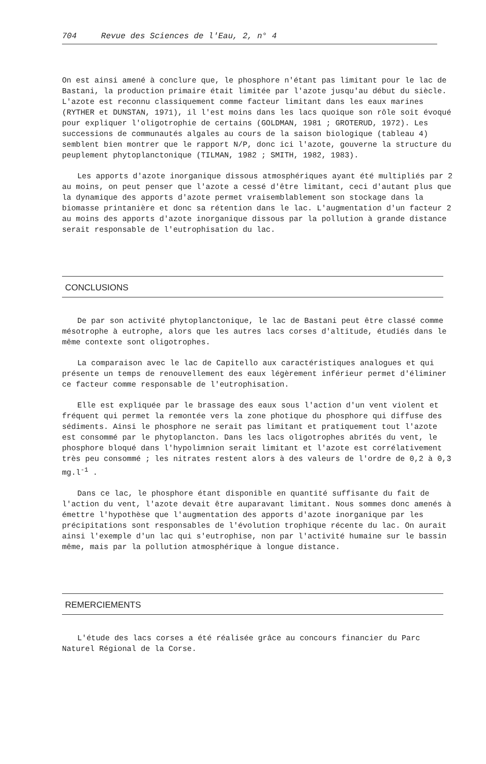704 Revue des Sciences de l'Eau, 2, n° 4
On est ainsi amené à conclure que, le phosphore n'étant pas limitant pour le lac de Bastani, la production primaire était limitée par l'azote jusqu'au début du siècle. L'azote est reconnu classiquement comme facteur limitant dans les eaux marines (RYTHER et DUNSTAN, 1971), il l'est moins dans les lacs quoique son rôle soit évoqué pour expliquer l'oligotrophie de certains (GOLDMAN, 1981 ; GROTERUD, 1972). Les successions de communautés algales au cours de la saison biologique (tableau 4) semblent bien montrer que le rapport N/P, donc ici l'azote, gouverne la structure du peuplement phytoplanctonique (TILMAN, 1982 ; SMITH, 1982, 1983).
Les apports d'azote inorganique dissous atmosphériques ayant été multipliés par 2 au moins, on peut penser que l'azote a cessé d'être limitant, ceci d'autant plus que la dynamique des apports d'azote permet vraisemblablement son stockage dans la biomasse printanière et donc sa rétention dans le lac. L'augmentation d'un facteur 2 au moins des apports d'azote inorganique dissous par la pollution à grande distance serait responsable de l'eutrophisation du lac.
CONCLUSIONS
De par son activité phytoplanctonique, le lac de Bastani peut être classé comme mésotrophe à eutrophe, alors que les autres lacs corses d'altitude, étudiés dans le même contexte sont oligotrophes.
La comparaison avec le lac de Capitello aux caractéristiques analogues et qui présente un temps de renouvellement des eaux légèrement inférieur permet d'éliminer ce facteur comme responsable de l'eutrophisation.
Elle est expliquée par le brassage des eaux sous l'action d'un vent violent et fréquent qui permet la remontée vers la zone photique du phosphore qui diffuse des sédiments. Ainsi le phosphore ne serait pas limitant et pratiquement tout l'azote est consommé par le phytoplancton. Dans les lacs oligotrophes abrités du vent, le phosphore bloqué dans l'hypolimnion serait limitant et l'azote est corrélativement très peu consommé ; les nitrates restent alors à des valeurs de l'ordre de 0,2 à 0,3 mg.l<sup>-1</sup> .
Dans ce lac, le phosphore étant disponible en quantité suffisante du fait de l'action du vent, l'azote devait être auparavant limitant. Nous sommes donc amenés à émettre l'hypothèse que l'augmentation des apports d'azote inorganique par les précipitations sont responsables de l'évolution trophique récente du lac. On aurait ainsi l'exemple d'un lac qui s'eutrophise, non par l'activité humaine sur le bassin même, mais par la pollution atmosphérique à longue distance.
REMERCIEMENTS
L'étude des lacs corses a été réalisée grâce au concours financier du Parc Naturel Régional de la Corse.